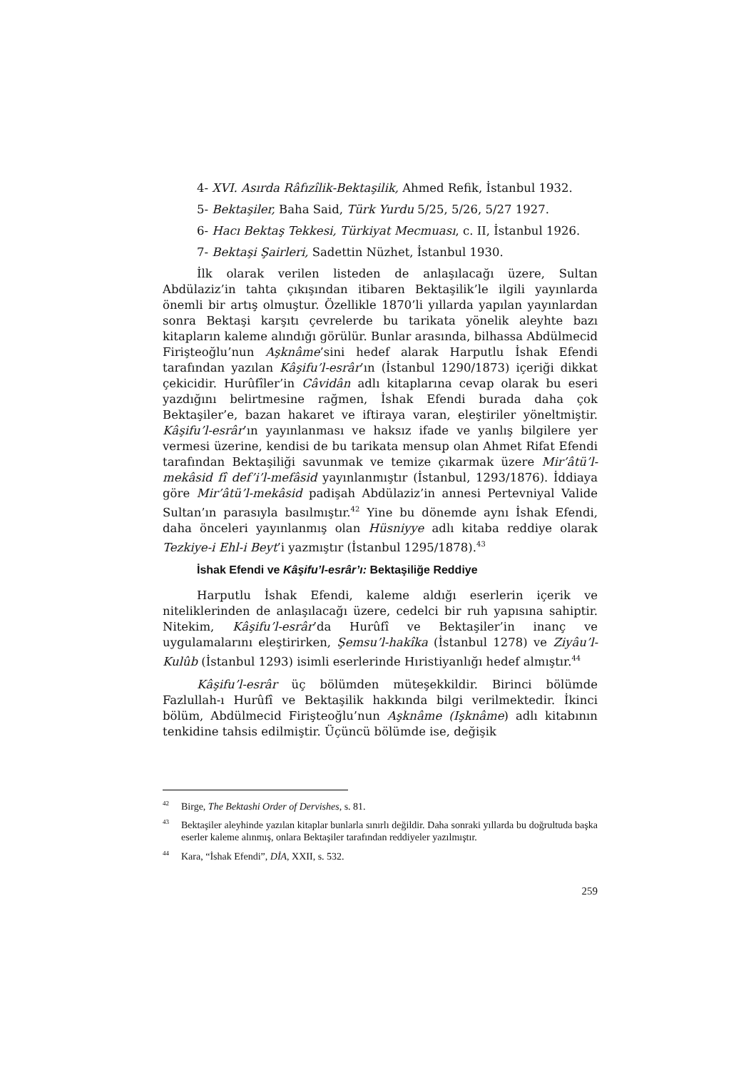4- XVI. Asırda Râfızîlik-Bektaşilik, Ahmed Refik, İstanbul 1932.
5- Bektaşiler, Baha Said, Türk Yurdu 5/25, 5/26, 5/27 1927.
6- Hacı Bektaş Tekkesi, Türkiyat Mecmuası, c. II, İstanbul 1926.
7- Bektaşi Şairleri, Sadettin Nüzhet, İstanbul 1930.
İlk olarak verilen listeden de anlaşılacağı üzere, Sultan Abdülaziz’in tahta çıkışından itibaren Bektaşilik’le ilgili yayınlarda önemli bir artış olmuştur. Özellikle 1870’li yıllarda yapılan yayınlardan sonra Bektaşi karşıtı çevrelerde bu tarikata yönelik aleyhte bazı kitapların kaleme alındığı görülür. Bunlar arasında, bilhassa Abdülmecid Firişteoğlu’nun Aşknâme’sini hedef alarak Harputlu İshak Efendi tarafından yazılan Kâşifu’l-esrâr’ın (İstanbul 1290/1873) içeriği dikkat çekicidir. Hurûfîler’in Câvidân adlı kitaplarına cevap olarak bu eseri yazdığını belirtmesine rağmen, İshak Efendi burada daha çok Bektaşiler’e, bazan hakaret ve iftiraya varan, eleştiriler yöneltmiştir. Kâşifu’l-esrâr’ın yayınlanması ve haksız ifade ve yanlış bilgilere yer vermesi üzerine, kendisi de bu tarikata mensup olan Ahmet Rifat Efendi tarafından Bektaşiliği savunmak ve temize çıkarmak üzere Mir’âtü’l-mekâsid fî def’i’l-mefâsid yayınlanmıştır (İstanbul, 1293/1876). İddiaya göre Mir’âtü’l-mekâsid padişah Abdülaziz’in annesi Pertevniyal Valide Sultan’ın parasıyla basılmıştır.<sup>42</sup> Yine bu dönemde aynı İshak Efendi, daha önceleri yayınlanmış olan Hüsniyye adlı kitaba reddiye olarak Tezkiye-i Ehl-i Beyt’i yazmıştır (İstanbul 1295/1878).<sup>43</sup>
İshak Efendi ve Kâşifu’l-esrâr’ı: Bektaşiliğe Reddiye
Harputlu İshak Efendi, kaleme aldığı eserlerin içerik ve niteliklerinden de anlaşılacağı üzere, cedelci bir ruh yapısına sahiptir. Nitekim, Kâşifu’l-esrâr’da Hurûfî ve Bektaşiler’in inanç ve uygulamalarını eleştirirken, Şemsu’l-hakîka (İstanbul 1278) ve Ziyâu’l-Kulûb (İstanbul 1293) isimli eserlerinde Hıristiyanlığı hedef almıştır.<sup>44</sup>
Kâşifu’l-esrâr üç bölümden müteşekkildir. Birinci bölümde Fazlullah-ı Hurûfî ve Bektaşilik hakkında bilgi verilmektedir. İkinci bölüm, Abdülmecid Firişteoğlu’nun Aşknâme (Işknâme) adlı kitabının tenkidine tahsis edilmiştir. Üçüncü bölümde ise, değişik
<sup>42</sup> Birge, The Bektashi Order of Dervishes, s. 81.
<sup>43</sup> Bektaşiler aleyhinde yazılan kitaplar bunlarla sınırlı değildir. Daha sonraki yıllarda bu doğrultuda başka eserler kaleme alınmış, onlara Bektaşiler tarafından reddiyeler yazılmıştır.
<sup>44</sup> Kara, “İshak Efendi”, DİA, XXII, s. 532.
259